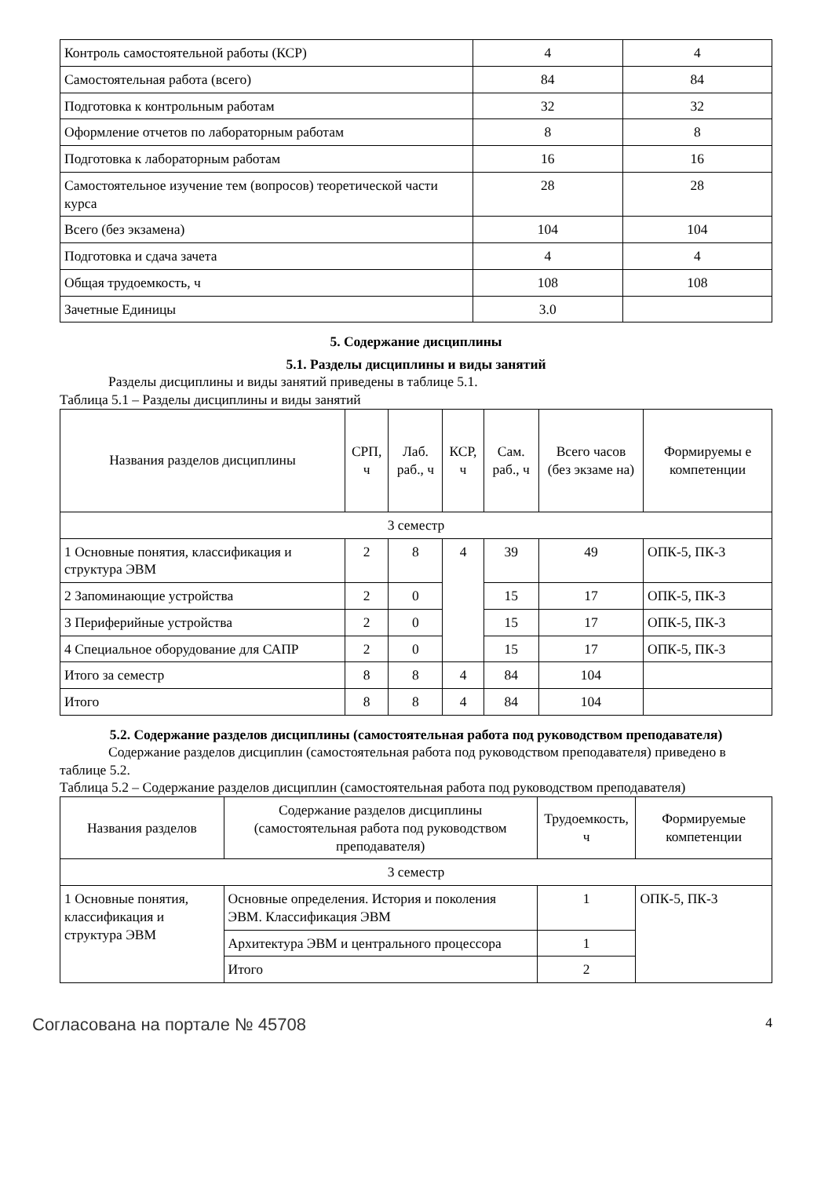| Контроль самостоятельной работы (КСР) | 4 | 4 |
| Самостоятельная работа (всего) | 84 | 84 |
| Подготовка к контрольным работам | 32 | 32 |
| Оформление отчетов по лабораторным работам | 8 | 8 |
| Подготовка к лабораторным работам | 16 | 16 |
| Самостоятельное изучение тем (вопросов) теоретической части курса | 28 | 28 |
| Всего (без экзамена) | 104 | 104 |
| Подготовка и сдача зачета | 4 | 4 |
| Общая трудоемкость, ч | 108 | 108 |
| Зачетные Единицы | 3.0 | |
5. Содержание дисциплины
5.1. Разделы дисциплины и виды занятий
Разделы дисциплины и виды занятий приведены в таблице 5.1.
Таблица 5.1 – Разделы дисциплины и виды занятий
| Названия разделов дисциплины | СРП, ч | Лаб. раб., ч | КСР, ч | Сам. раб., ч | Всего часов (без экзаме на) | Формируемы е компетенции |
| --- | --- | --- | --- | --- | --- | --- |
| 3 семестр | | | | | | |
| 1 Основные понятия, классификация и структура ЭВМ | 2 | 8 | 4 | 39 | 49 | ОПК-5, ПК-3 |
| 2 Запоминающие устройства | 2 | 0 | | 15 | 17 | ОПК-5, ПК-3 |
| 3 Периферийные устройства | 2 | 0 | | 15 | 17 | ОПК-5, ПК-3 |
| 4 Специальное оборудование для САПР | 2 | 0 | | 15 | 17 | ОПК-5, ПК-3 |
| Итого за семестр | 8 | 8 | 4 | 84 | 104 | |
| Итого | 8 | 8 | 4 | 84 | 104 | |
5.2. Содержание разделов дисциплины (самостоятельная работа под руководством преподавателя)
Содержание разделов дисциплин (самостоятельная работа под руководством преподавателя) приведено в таблице 5.2.
Таблица 5.2 – Содержание разделов дисциплин (самостоятельная работа под руководством преподавателя)
| Названия разделов | Содержание разделов дисциплины (самостоятельная работа под руководством преподавателя) | Трудоемкость, ч | Формируемые компетенции |
| --- | --- | --- | --- |
| 3 семестр | | | |
| 1 Основные понятия, классификация и структура ЭВМ | Основные определения. История и поколения ЭВМ. Классификация ЭВМ | 1 | ОПК-5, ПК-3 |
| | Архитектура ЭВМ и центрального процессора | 1 | |
| | Итого | 2 | |
Согласована на портале № 45708 4